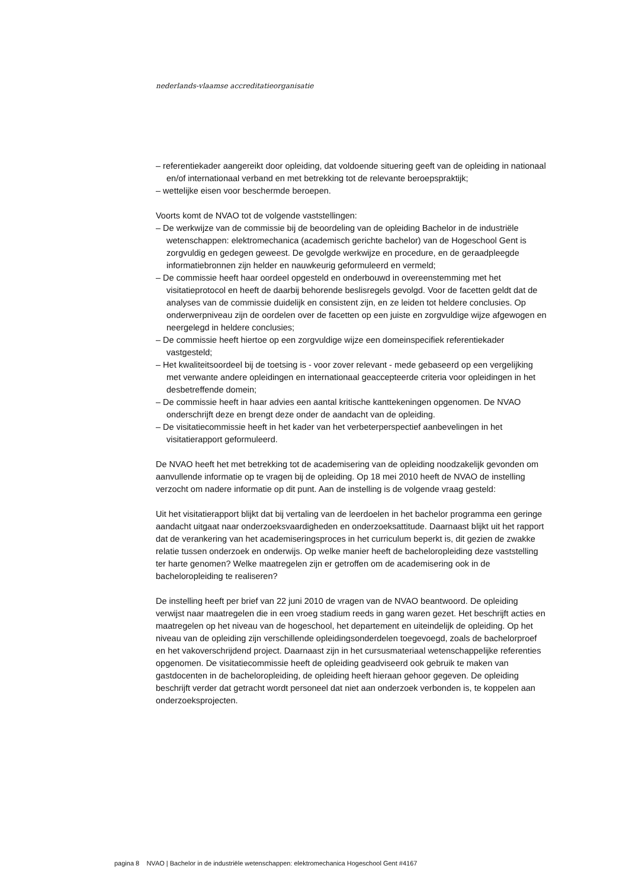nederlands-vlaamse accreditatieorganisatie
– referentiekader aangereikt door opleiding, dat voldoende situering geeft van de opleiding in nationaal en/of internationaal verband en met betrekking tot de relevante beroepspraktijk;
– wettelijke eisen voor beschermde beroepen.
Voorts komt de NVAO tot de volgende vaststellingen:
– De werkwijze van de commissie bij de beoordeling van de opleiding Bachelor in de industriële wetenschappen: elektromechanica (academisch gerichte bachelor) van de Hogeschool Gent is zorgvuldig en gedegen geweest. De gevolgde werkwijze en procedure, en de geraadpleegde informatiebronnen zijn helder en nauwkeurig geformuleerd en vermeld;
– De commissie heeft haar oordeel opgesteld en onderbouwd in overeenstemming met het visitatieprotocol en heeft de daarbij behorende beslisregels gevolgd. Voor de facetten geldt dat de analyses van de commissie duidelijk en consistent zijn, en ze leiden tot heldere conclusies. Op onderwerpniveau zijn de oordelen over de facetten op een juiste en zorgvuldige wijze afgewogen en neergelegd in heldere conclusies;
– De commissie heeft hiertoe op een zorgvuldige wijze een domeinspecifiek referentiekader vastgesteld;
– Het kwaliteitsoordeel bij de toetsing is - voor zover relevant - mede gebaseerd op een vergelijking met verwante andere opleidingen en internationaal geaccepteerde criteria voor opleidingen in het desbetreffende domein;
– De commissie heeft in haar advies een aantal kritische kanttekeningen opgenomen. De NVAO onderschrijft deze en brengt deze onder de aandacht van de opleiding.
– De visitatiecommissie heeft in het kader van het verbeterperspectief aanbevelingen in het visitatierapport geformuleerd.
De NVAO heeft het met betrekking tot de academisering van de opleiding noodzakelijk gevonden om aanvullende informatie op te vragen bij de opleiding. Op 18 mei 2010 heeft de NVAO de instelling verzocht om nadere informatie op dit punt. Aan de instelling is de volgende vraag gesteld:
Uit het visitatierapport blijkt dat bij vertaling van de leerdoelen in het bachelor programma een geringe aandacht uitgaat naar onderzoeksvaardigheden en onderzoeksattitude. Daarnaast blijkt uit het rapport dat de verankering van het academiseringsproces in het curriculum beperkt is, dit gezien de zwakke relatie tussen onderzoek en onderwijs. Op welke manier heeft de bacheloropleiding deze vaststelling ter harte genomen? Welke maatregelen zijn er getroffen om de academisering ook in de bacheloropleiding te realiseren?
De instelling heeft per brief van 22 juni 2010 de vragen van de NVAO beantwoord. De opleiding verwijst naar maatregelen die in een vroeg stadium reeds in gang waren gezet. Het beschrijft acties en maatregelen op het niveau van de hogeschool, het departement en uiteindelijk de opleiding. Op het niveau van de opleiding zijn verschillende opleidingsonderdelen toegevoegd, zoals de bachelorproef en het vakoverschrijdend project. Daarnaast zijn in het cursusmateriaal wetenschappelijke referenties opgenomen. De visitatiecommissie heeft de opleiding geadviseerd ook gebruik te maken van gastdocenten in de bacheloropleiding, de opleiding heeft hieraan gehoor gegeven. De opleiding beschrijft verder dat getracht wordt personeel dat niet aan onderzoek verbonden is, te koppelen aan onderzoeksprojecten.
pagina 8 NVAO | Bachelor in de industriële wetenschappen: elektromechanica Hogeschool Gent #4167